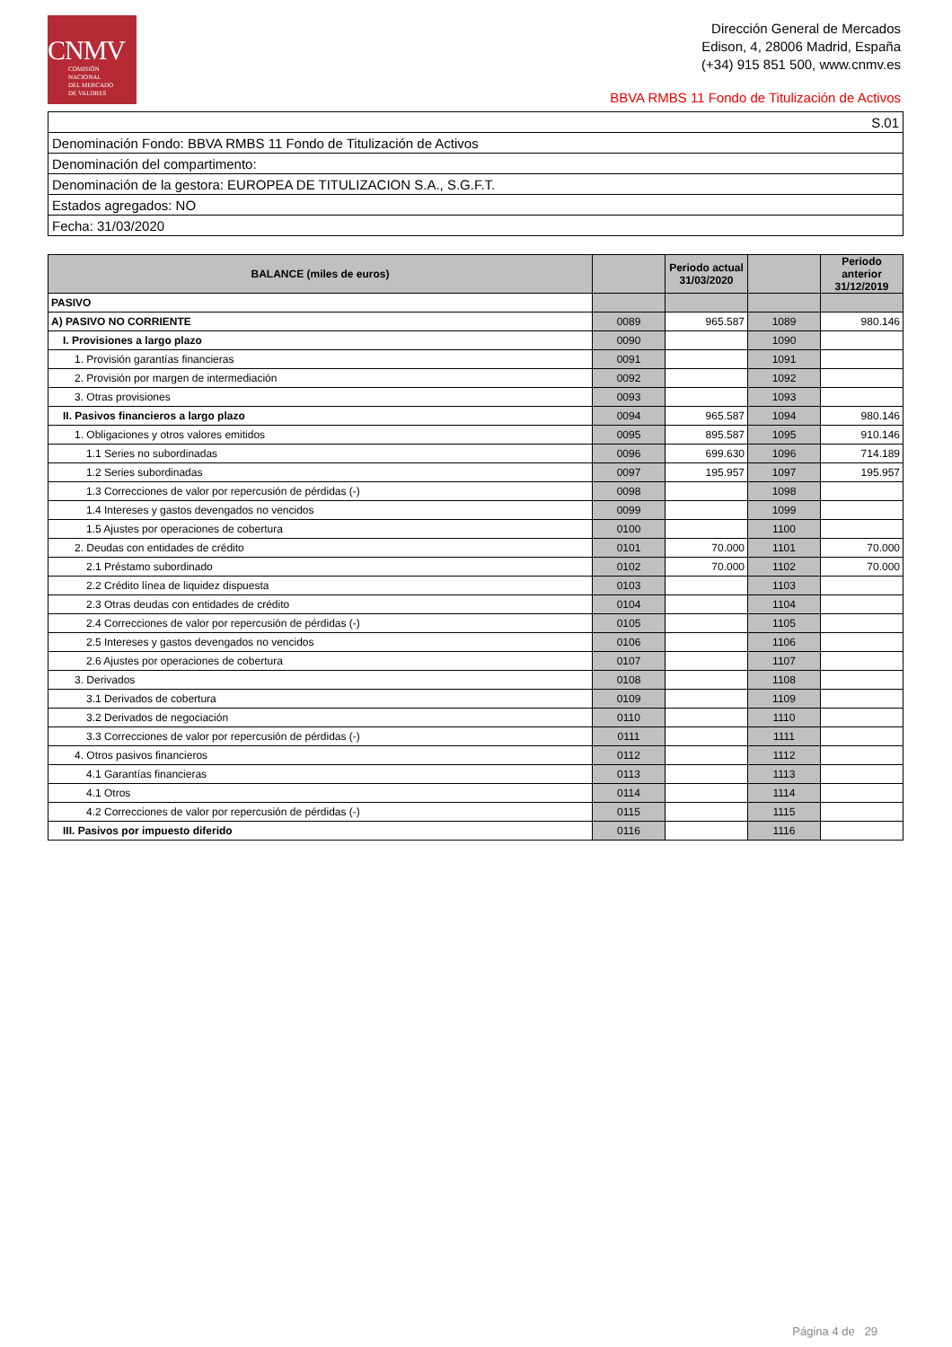CNMV
COMISIÓN
NACIONAL
DEL MERCADO
DE VALORES
Dirección General de Mercados
Edison, 4, 28006 Madrid, España
(+34) 915 851 500, www.cnmv.es
BBVA RMBS 11 Fondo de Titulización de Activos
| S.01 |
| Denominación Fondo: BBVA RMBS 11 Fondo de Titulización de Activos |
| Denominación del compartimento: |
| Denominación de la gestora: EUROPEA DE TITULIZACION S.A., S.G.F.T. |
| Estados agregados: NO |
| Fecha: 31/03/2020 |
| BALANCE (miles de euros) | | Periodo actual 31/03/2020 | | Periodo anterior 31/12/2019 |
| --- | --- | --- | --- | --- |
| PASIVO | | | | |
| A) PASIVO NO CORRIENTE | 0089 | 965.587 | 1089 | 980.146 |
| I. Provisiones a largo plazo | 0090 | | 1090 | |
| 1. Provisión garantías financieras | 0091 | | 1091 | |
| 2. Provisión por margen de intermediación | 0092 | | 1092 | |
| 3. Otras provisiones | 0093 | | 1093 | |
| II. Pasivos financieros a largo plazo | 0094 | 965.587 | 1094 | 980.146 |
| 1. Obligaciones y otros valores emitidos | 0095 | 895.587 | 1095 | 910.146 |
| 1.1 Series no subordinadas | 0096 | 699.630 | 1096 | 714.189 |
| 1.2 Series subordinadas | 0097 | 195.957 | 1097 | 195.957 |
| 1.3 Correcciones de valor por repercusión de pérdidas (-) | 0098 | | 1098 | |
| 1.4 Intereses y gastos devengados no vencidos | 0099 | | 1099 | |
| 1.5 Ajustes por operaciones de cobertura | 0100 | | 1100 | |
| 2. Deudas con entidades de crédito | 0101 | 70.000 | 1101 | 70.000 |
| 2.1 Préstamo subordinado | 0102 | 70.000 | 1102 | 70.000 |
| 2.2 Crédito línea de liquidez dispuesta | 0103 | | 1103 | |
| 2.3 Otras deudas con entidades de crédito | 0104 | | 1104 | |
| 2.4 Correcciones de valor por repercusión de pérdidas (-) | 0105 | | 1105 | |
| 2.5 Intereses y gastos devengados no vencidos | 0106 | | 1106 | |
| 2.6 Ajustes por operaciones de cobertura | 0107 | | 1107 | |
| 3. Derivados | 0108 | | 1108 | |
| 3.1 Derivados de cobertura | 0109 | | 1109 | |
| 3.2 Derivados de negociación | 0110 | | 1110 | |
| 3.3 Correcciones de valor por repercusión de pérdidas (-) | 0111 | | 1111 | |
| 4. Otros pasivos financieros | 0112 | | 1112 | |
| 4.1 Garantías financieras | 0113 | | 1113 | |
| 4.1 Otros | 0114 | | 1114 | |
| 4.2 Correcciones de valor por repercusión de pérdidas (-) | 0115 | | 1115 | |
| III. Pasivos por impuesto diferido | 0116 | | 1116 | |
Página 4 de 29